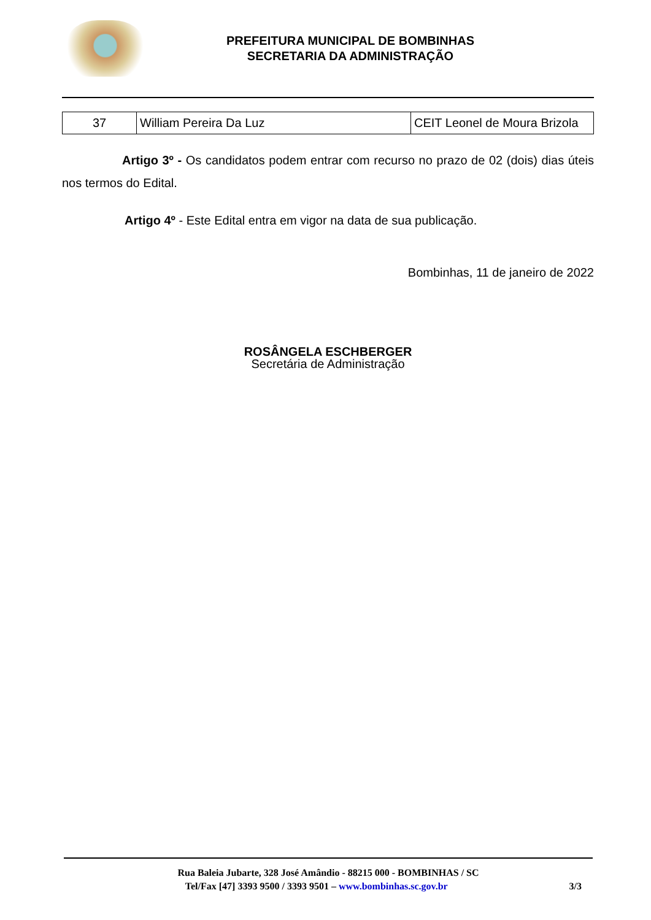PREFEITURA MUNICIPAL DE BOMBINHAS
SECRETARIA DA ADMINISTRAÇÃO
| 37 | William Pereira Da Luz | CEIT Leonel de Moura Brizola |
Artigo 3º - Os candidatos podem entrar com recurso no prazo de 02 (dois) dias úteis nos termos do Edital.
Artigo 4º - Este Edital entra em vigor na data de sua publicação.
Bombinhas, 11 de janeiro de 2022
ROSÂNGELA ESCHBERGER
Secretária de Administração
Rua Baleia Jubarte, 328 José Amândio - 88215 000 - BOMBINHAS / SC
Tel/Fax [47] 3393 9500 / 3393 9501 – www.bombinhas.sc.gov.br 3/3